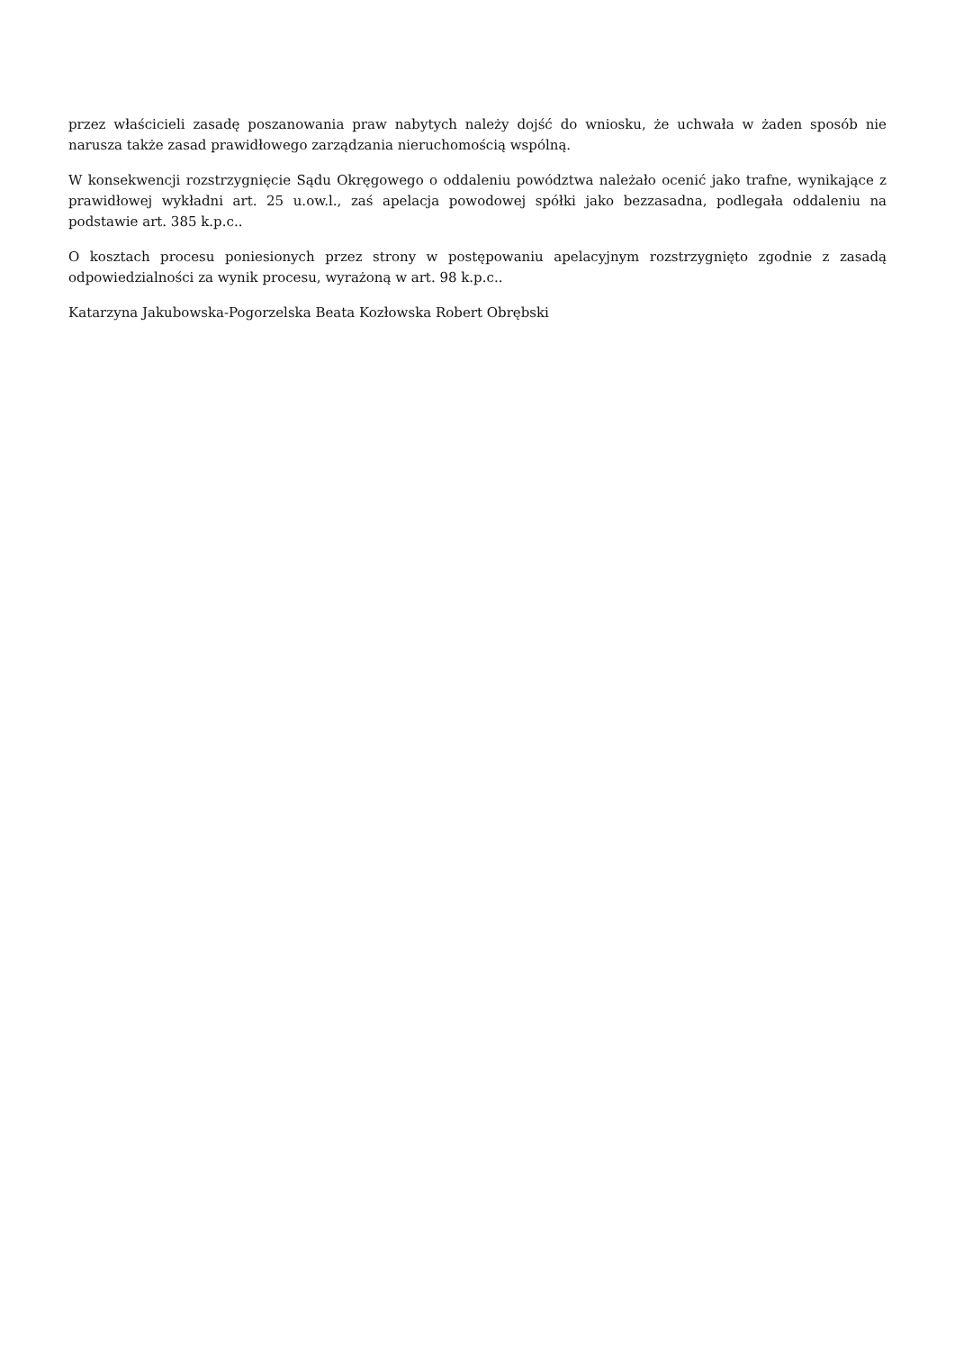przez właścicieli zasadę poszanowania praw nabytych należy dojść do wniosku, że uchwała w żaden sposób nie narusza także zasad prawidłowego zarządzania nieruchomością wspólną.
W konsekwencji rozstrzygnięcie Sądu Okręgowego o oddaleniu powództwa należało ocenić jako trafne, wynikające z prawidłowej wykładni art. 25 u.ow.l., zaś apelacja powodowej spółki jako bezzasadna, podlegała oddaleniu na podstawie art. 385 k.p.c..
O kosztach procesu poniesionych przez strony w postępowaniu apelacyjnym rozstrzygnięto zgodnie z zasadą odpowiedzialności za wynik procesu, wyrażoną w art. 98 k.p.c..
Katarzyna Jakubowska-Pogorzelska Beata Kozłowska Robert Obrębski